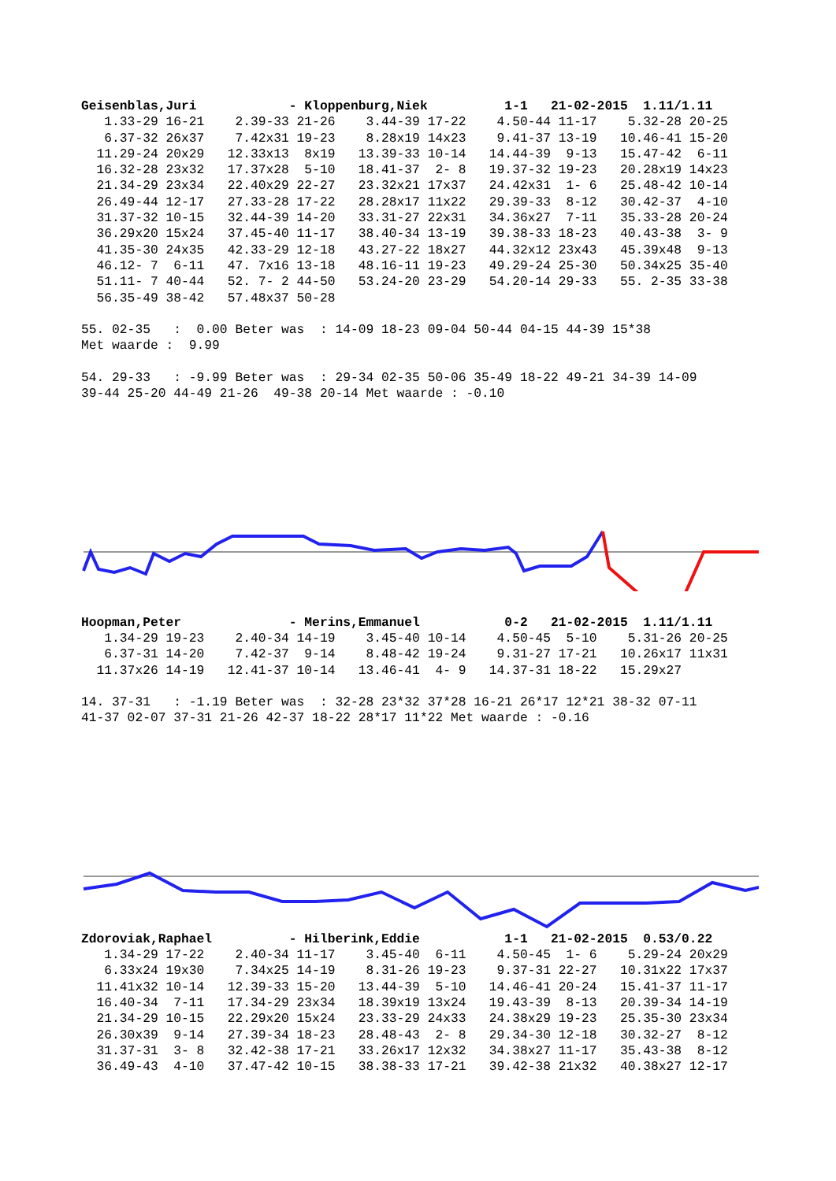Geisenblas,Juri            - Kloppenburg,Niek          1-1   21-02-2015  1.11/1.11
   1.33-29 16-21    2.39-33 21-26    3.44-39 17-22    4.50-44 11-17    5.32-28 20-25
   6.37-32 26x37    7.42x31 19-23    8.28x19 14x23    9.41-37 13-19   10.46-41 15-20
  11.29-24 20x29   12.33x13  8x19   13.39-33 10-14   14.44-39  9-13   15.47-42  6-11
  16.32-28 23x32   17.37x28  5-10   18.41-37  2- 8   19.37-32 19-23   20.28x19 14x23
  21.34-29 23x34   22.40x29 22-27   23.32x21 17x37   24.42x31  1- 6   25.48-42 10-14
  26.49-44 12-17   27.33-28 17-22   28.28x17 11x22   29.39-33  8-12   30.42-37  4-10
  31.37-32 10-15   32.44-39 14-20   33.31-27 22x31   34.36x27  7-11   35.33-28 20-24
  36.29x20 15x24   37.45-40 11-17   38.40-34 13-19   39.38-33 18-23   40.43-38  3- 9
  41.35-30 24x35   42.33-29 12-18   43.27-22 18x27   44.32x12 23x43   45.39x48  9-13
  46.12- 7  6-11   47. 7x16 13-18   48.16-11 19-23   49.29-24 25-30   50.34x25 35-40
  51.11- 7 40-44   52. 7- 2 44-50   53.24-20 23-29   54.20-14 29-33   55. 2-35 33-38
  56.35-49 38-42   57.48x37 50-28

55. 02-35   :  0.00 Beter was  : 14-09 18-23 09-04 50-44 04-15 44-39 15*38
Met waarde :  9.99

54. 29-33   : -9.99 Beter was  : 29-34 02-35 50-06 35-49 18-22 49-21 34-39 14-09
39-44 25-20 44-49 21-26  49-38 20-14 Met waarde : -0.10
Hoopman,Peter              - Merins,Emmanuel           0-2   21-02-2015  1.11/1.11
   1.34-29 19-23    2.40-34 14-19    3.45-40 10-14    4.50-45  5-10    5.31-26 20-25
   6.37-31 14-20    7.42-37  9-14    8.48-42 19-24    9.31-27 17-21   10.26x17 11x31
  11.37x26 14-19   12.41-37 10-14   13.46-41  4- 9   14.37-31 18-22   15.29x27

14. 37-31   : -1.19 Beter was  : 32-28 23*32 37*28 16-21 26*17 12*21 38-32 07-11
41-37 02-07 37-31 21-26 42-37 18-22 28*17 11*22 Met waarde : -0.16
Zdoroviak,Raphael          - Hilberink,Eddie           1-1   21-02-2015  0.53/0.22
   1.34-29 17-22    2.40-34 11-17    3.45-40  6-11    4.50-45  1- 6    5.29-24 20x29
   6.33x24 19x30    7.34x25 14-19    8.31-26 19-23    9.37-31 22-27   10.31x22 17x37
  11.41x32 10-14   12.39-33 15-20   13.44-39  5-10   14.46-41 20-24   15.41-37 11-17
  16.40-34  7-11   17.34-29 23x34   18.39x19 13x24   19.43-39  8-13   20.39-34 14-19
  21.34-29 10-15   22.29x20 15x24   23.33-29 24x33   24.38x29 19-23   25.35-30 23x34
  26.30x39  9-14   27.39-34 18-23   28.48-43  2- 8   29.34-30 12-18   30.32-27  8-12
  31.37-31  3- 8   32.42-38 17-21   33.26x17 12x32   34.38x27 11-17   35.43-38  8-12
  36.49-43  4-10   37.47-42 10-15   38.38-33 17-21   39.42-38 21x32   40.38x27 12-17